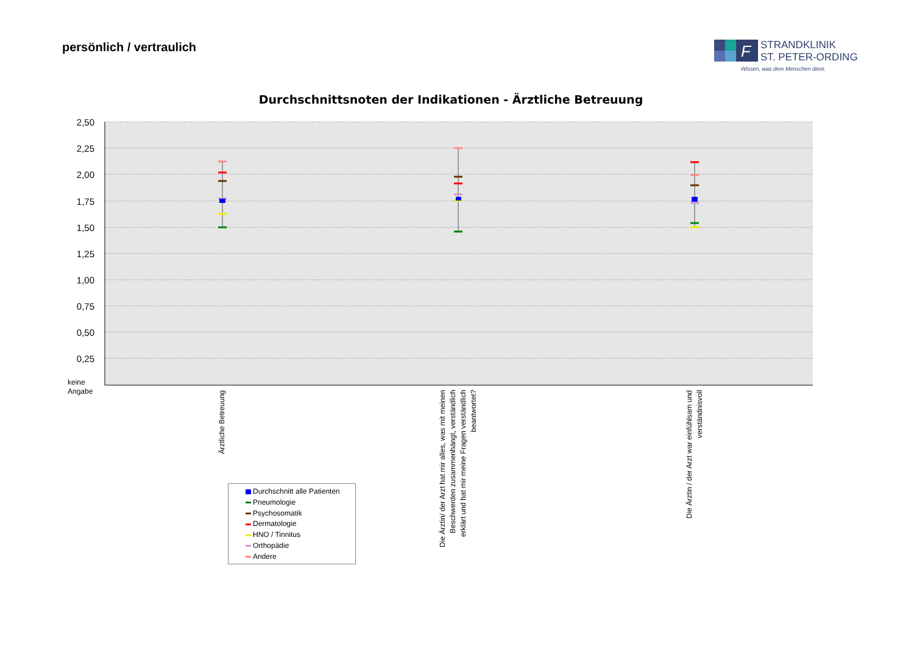persönlich / vertraulich
F
STRANDKLINIK
ST. PETER-ORDING
Wissen, was dem Menschen dient.
Durchschnittsnoten der Indikationen - Ärztliche Betreuung
2,50
2,25
2,00
1,75
1,50
1,25
1,00
0,75
0,50
0,25
keine
Angabe
Ärztliche Betreuung
Die Ärztin/ der Arzt hat mir alles, was mit meinen Beschwerden zusammenhängt, verständlich erklärt und hat mir meine Fragen verständlich beantwortet?
Die Ärztin / der Arzt war einfühlsam und verständnisvoll
Durchschnitt alle Patienten
Pneumologie
Psychosomatik
Dermatologie
HNO / Tinnitus
Orthopädie
Andere